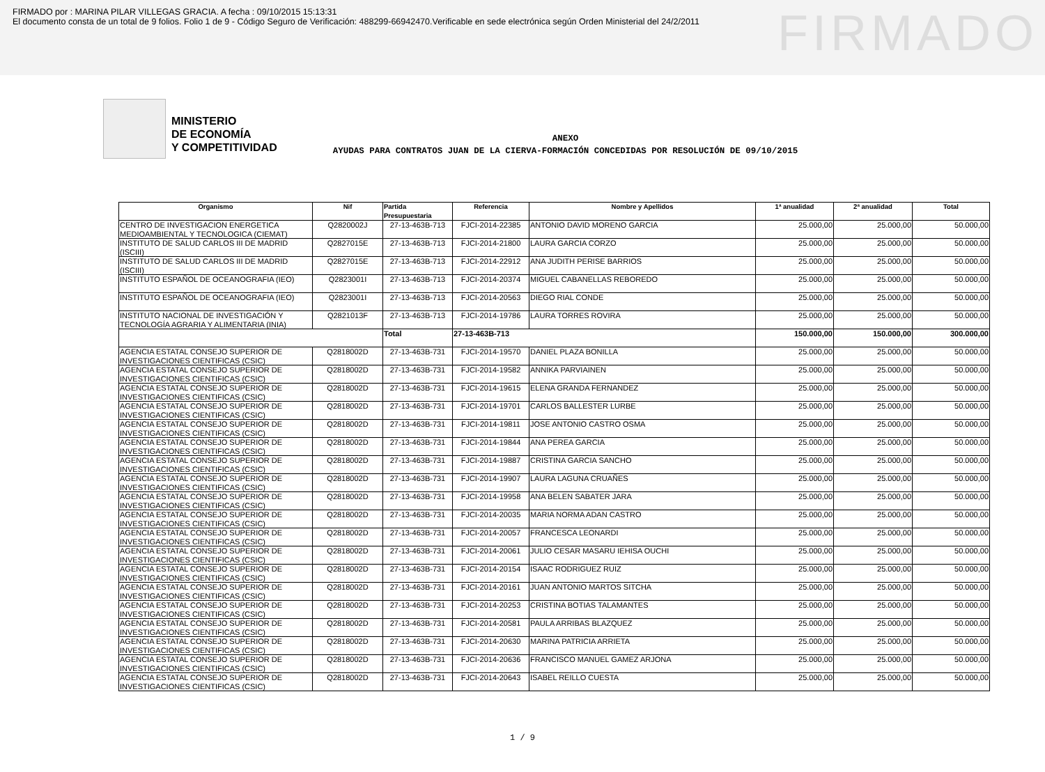FIRMADO por : MARINA PILAR VILLEGAS GRACIA. A fecha : 09/10/2015 15:13:31
El documento consta de un total de 9 folios. Folio 1 de 9 - Código Seguro de Verificación: 488299-66942470.Verificable en sede electrónica según Orden Ministerial del 24/2/2011
FIRMADO
MINISTERIO
DE ECONOMÍA
Y COMPETITIVIDAD
ANEXO
AYUDAS PARA CONTRATOS JUAN DE LA CIERVA-FORMACIÓN CONCEDIDAS POR RESOLUCIÓN DE 09/10/2015
| Organismo | Nif | Partida Presupuestaria | Referencia | Nombre y Apellidos | 1ª anualidad | 2ª anualidad | Total |
| --- | --- | --- | --- | --- | --- | --- | --- |
| CENTRO DE INVESTIGACION ENERGETICA MEDIOAMBIENTAL Y TECNOLOGICA (CIEMAT) | Q2820002J | 27-13-463B-713 | FJCI-2014-22385 | ANTONIO DAVID MORENO GARCIA | 25.000,00 | 25.000,00 | 50.000,00 |
| INSTITUTO DE SALUD CARLOS III DE MADRID (ISCIII) | Q2827015E | 27-13-463B-713 | FJCI-2014-21800 | LAURA GARCIA CORZO | 25.000,00 | 25.000,00 | 50.000,00 |
| INSTITUTO DE SALUD CARLOS III DE MADRID (ISCIII) | Q2827015E | 27-13-463B-713 | FJCI-2014-22912 | ANA JUDITH PERISE BARRIOS | 25.000,00 | 25.000,00 | 50.000,00 |
| INSTITUTO ESPAÑOL DE OCEANOGRAFIA (IEO) | Q2823001I | 27-13-463B-713 | FJCI-2014-20374 | MIGUEL CABANELLAS REBOREDO | 25.000,00 | 25.000,00 | 50.000,00 |
| INSTITUTO ESPAÑOL DE OCEANOGRAFIA (IEO) | Q2823001I | 27-13-463B-713 | FJCI-2014-20563 | DIEGO RIAL CONDE | 25.000,00 | 25.000,00 | 50.000,00 |
| INSTITUTO NACIONAL DE INVESTIGACIÓN Y TECNOLOGÍA AGRARIA Y ALIMENTARIA (INIA) | Q2821013F | 27-13-463B-713 | FJCI-2014-19786 | LAURA TORRES ROVIRA | 25.000,00 | 25.000,00 | 50.000,00 |
| | | Total | 27-13-463B-713 | | 150.000,00 | 150.000,00 | 300.000,00 |
| AGENCIA ESTATAL CONSEJO SUPERIOR DE INVESTIGACIONES CIENTIFICAS (CSIC) | Q2818002D | 27-13-463B-731 | FJCI-2014-19570 | DANIEL PLAZA BONILLA | 25.000,00 | 25.000,00 | 50.000,00 |
| AGENCIA ESTATAL CONSEJO SUPERIOR DE INVESTIGACIONES CIENTIFICAS (CSIC) | Q2818002D | 27-13-463B-731 | FJCI-2014-19582 | ANNIKA PARVIAINEN | 25.000,00 | 25.000,00 | 50.000,00 |
| AGENCIA ESTATAL CONSEJO SUPERIOR DE INVESTIGACIONES CIENTIFICAS (CSIC) | Q2818002D | 27-13-463B-731 | FJCI-2014-19615 | ELENA GRANDA FERNANDEZ | 25.000,00 | 25.000,00 | 50.000,00 |
| AGENCIA ESTATAL CONSEJO SUPERIOR DE INVESTIGACIONES CIENTIFICAS (CSIC) | Q2818002D | 27-13-463B-731 | FJCI-2014-19701 | CARLOS BALLESTER LURBE | 25.000,00 | 25.000,00 | 50.000,00 |
| AGENCIA ESTATAL CONSEJO SUPERIOR DE INVESTIGACIONES CIENTIFICAS (CSIC) | Q2818002D | 27-13-463B-731 | FJCI-2014-19811 | JOSE ANTONIO CASTRO OSMA | 25.000,00 | 25.000,00 | 50.000,00 |
| AGENCIA ESTATAL CONSEJO SUPERIOR DE INVESTIGACIONES CIENTIFICAS (CSIC) | Q2818002D | 27-13-463B-731 | FJCI-2014-19844 | ANA PEREA GARCIA | 25.000,00 | 25.000,00 | 50.000,00 |
| AGENCIA ESTATAL CONSEJO SUPERIOR DE INVESTIGACIONES CIENTIFICAS (CSIC) | Q2818002D | 27-13-463B-731 | FJCI-2014-19887 | CRISTINA GARCIA SANCHO | 25.000,00 | 25.000,00 | 50.000,00 |
| AGENCIA ESTATAL CONSEJO SUPERIOR DE INVESTIGACIONES CIENTIFICAS (CSIC) | Q2818002D | 27-13-463B-731 | FJCI-2014-19907 | LAURA LAGUNA CRUAÑES | 25.000,00 | 25.000,00 | 50.000,00 |
| AGENCIA ESTATAL CONSEJO SUPERIOR DE INVESTIGACIONES CIENTIFICAS (CSIC) | Q2818002D | 27-13-463B-731 | FJCI-2014-19958 | ANA BELEN SABATER JARA | 25.000,00 | 25.000,00 | 50.000,00 |
| AGENCIA ESTATAL CONSEJO SUPERIOR DE INVESTIGACIONES CIENTIFICAS (CSIC) | Q2818002D | 27-13-463B-731 | FJCI-2014-20035 | MARIA NORMA ADAN CASTRO | 25.000,00 | 25.000,00 | 50.000,00 |
| AGENCIA ESTATAL CONSEJO SUPERIOR DE INVESTIGACIONES CIENTIFICAS (CSIC) | Q2818002D | 27-13-463B-731 | FJCI-2014-20057 | FRANCESCA LEONARDI | 25.000,00 | 25.000,00 | 50.000,00 |
| AGENCIA ESTATAL CONSEJO SUPERIOR DE INVESTIGACIONES CIENTIFICAS (CSIC) | Q2818002D | 27-13-463B-731 | FJCI-2014-20061 | JULIO CESAR MASARU IEHISA OUCHI | 25.000,00 | 25.000,00 | 50.000,00 |
| AGENCIA ESTATAL CONSEJO SUPERIOR DE INVESTIGACIONES CIENTIFICAS (CSIC) | Q2818002D | 27-13-463B-731 | FJCI-2014-20154 | ISAAC RODRIGUEZ RUIZ | 25.000,00 | 25.000,00 | 50.000,00 |
| AGENCIA ESTATAL CONSEJO SUPERIOR DE INVESTIGACIONES CIENTIFICAS (CSIC) | Q2818002D | 27-13-463B-731 | FJCI-2014-20161 | JUAN ANTONIO MARTOS SITCHA | 25.000,00 | 25.000,00 | 50.000,00 |
| AGENCIA ESTATAL CONSEJO SUPERIOR DE INVESTIGACIONES CIENTIFICAS (CSIC) | Q2818002D | 27-13-463B-731 | FJCI-2014-20253 | CRISTINA BOTIAS TALAMANTES | 25.000,00 | 25.000,00 | 50.000,00 |
| AGENCIA ESTATAL CONSEJO SUPERIOR DE INVESTIGACIONES CIENTIFICAS (CSIC) | Q2818002D | 27-13-463B-731 | FJCI-2014-20581 | PAULA ARRIBAS BLAZQUEZ | 25.000,00 | 25.000,00 | 50.000,00 |
| AGENCIA ESTATAL CONSEJO SUPERIOR DE INVESTIGACIONES CIENTIFICAS (CSIC) | Q2818002D | 27-13-463B-731 | FJCI-2014-20630 | MARINA PATRICIA ARRIETA | 25.000,00 | 25.000,00 | 50.000,00 |
| AGENCIA ESTATAL CONSEJO SUPERIOR DE INVESTIGACIONES CIENTIFICAS (CSIC) | Q2818002D | 27-13-463B-731 | FJCI-2014-20636 | FRANCISCO MANUEL GAMEZ ARJONA | 25.000,00 | 25.000,00 | 50.000,00 |
| AGENCIA ESTATAL CONSEJO SUPERIOR DE INVESTIGACIONES CIENTIFICAS (CSIC) | Q2818002D | 27-13-463B-731 | FJCI-2014-20643 | ISABEL REILLO CUESTA | 25.000,00 | 25.000,00 | 50.000,00 |
1 / 9